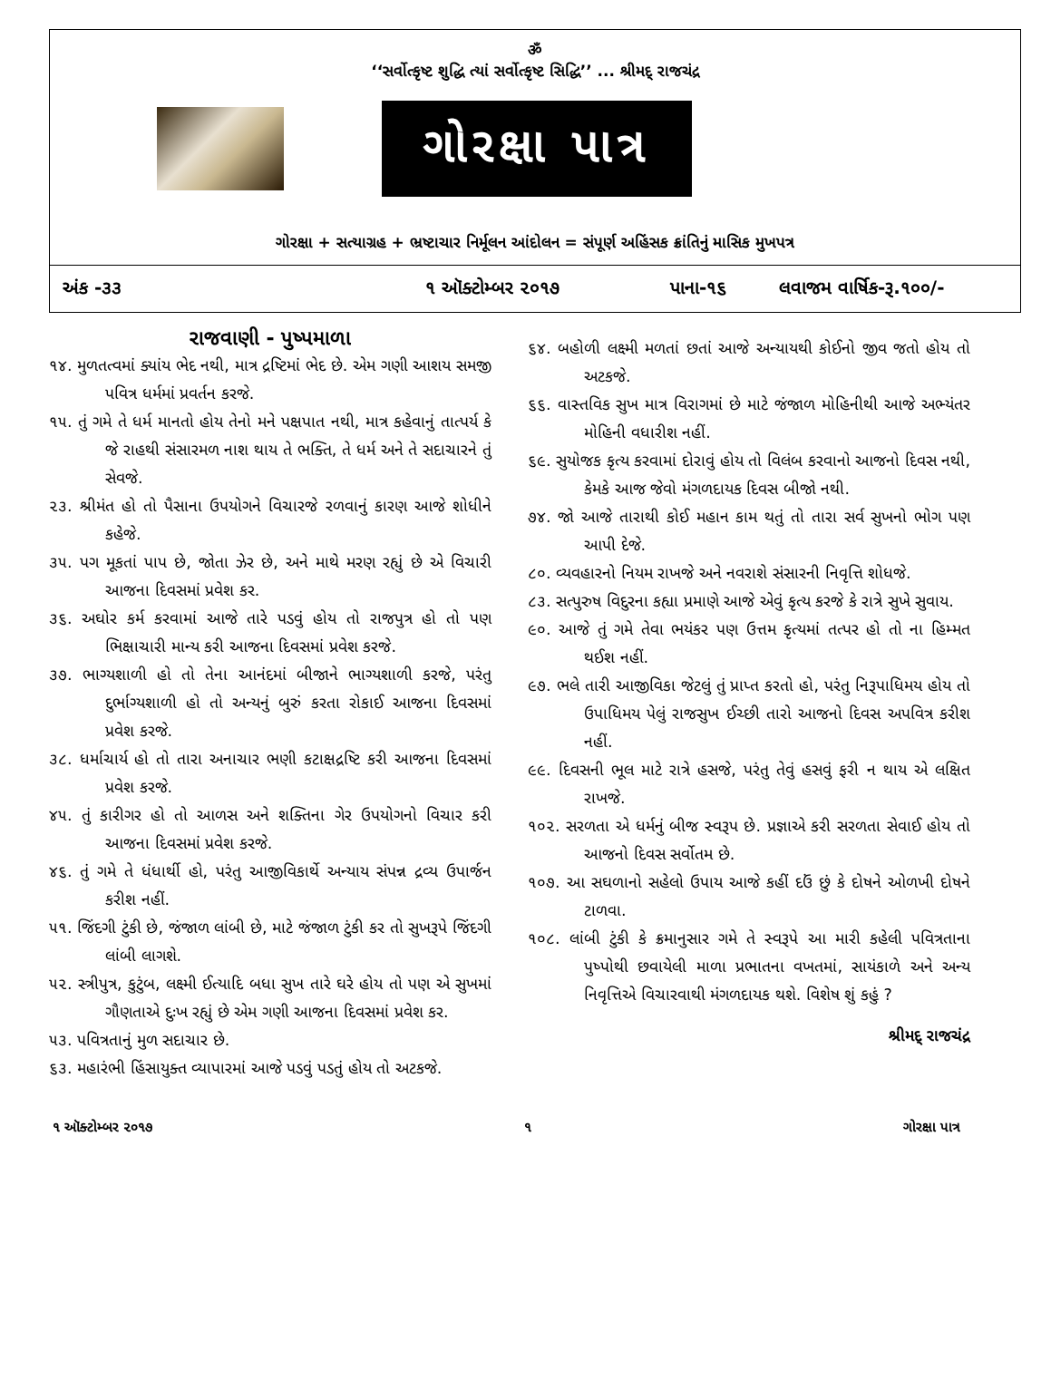ॐ
‘‘સર્વોત્કૃષ્ટ શુદ્ધિ ત્યાં સર્વોત્કૃષ્ટ સિદ્ધિ’’ ... શ્રીમદ્ રાજચંદ્ર
ગોરક્ષા પાત્ર
ગોરક્ષા + સત્યાગ્રહ + ભ્રષ્ટાચાર નિર્મૂલન આંદોલન = સંપૂર્ણ અહિંસક ક્રાંતિનું માસિક મુખપત્ર
અંક -૩૩ ૧ ઑક્ટોમ્બર ૨૦૧૭ પાના-૧૬ લવાજમ વાર્ષિક-રૂ.૧૦૦/-
રાજવાણી - પુષ્પમાળા
૧૪. મુળતત્વમાં ક્યાંય ભેદ નથી, માત્ર દ્રષ્ટિમાં ભેદ છે. એમ ગણી આશય સમજી પવિત્ર ધર્મમાં પ્રવર્તન કરજે.
૧૫. તું ગમે તે ધર્મ માનતો હોય તેનો મને પક્ષપાત નથી, માત્ર કહેવાનું તાત્પર્ય કે જે રાહથી સંસારમળ નાશ થાય તે ભક્તિ, તે ધર્મ અને તે સદાચારને તું સેવજે.
૨૩. શ્રીમંત હો તો પૈસાના ઉપયોગને વિચારજે રળવાનું કારણ આજે શોધીને કહેજે.
૩૫. પગ મૂકતાં પાપ છે, જોતા ઝેર છે, અને માથે મરણ રહ્યું છે એ વિચારી આજના દિવસમાં પ્રવેશ કર.
૩૬. અઘોર કર્મ કરવામાં આજે તારે પડવું હોય તો રાજપુત્ર હો તો પણ ભિક્ષાચારી માન્ય કરી આજના દિવસમાં પ્રવેશ કરજે.
૩૭. ભાગ્યશાળી હો તો તેના આનંદમાં બીજાને ભાગ્યશાળી કરજે, પરંતુ દુર્ભાગ્યશાળી હો તો અન્યનું બુરું કરતા રોકાઈ આજના દિવસમાં પ્રવેશ કરજે.
૩૮. ધર્માચાર્ય હો તો તારા અનાચાર ભણી કટાક્ષદ્રષ્ટિ કરી આજના દિવસમાં પ્રવેશ કરજે.
૪૫. તું કારીગર હો તો આળસ અને શક્તિના ગેર ઉપયોગનો વિચાર કરી આજના દિવસમાં પ્રવેશ કરજે.
૪૬. તું ગમે તે ધંધાર્થી હો, પરંતુ આજીવિકાર્થે અન્યાય સંપન્ન દ્રવ્ય ઉપાર્જન કરીશ નહીં.
૫૧. જિંદગી ટુંકી છે, જંજાળ લાંબી છે, માટે જંજાળ ટુંકી કર તો સુખરૂપે જિંદગી લાંબી લાગશે.
૫૨. સ્ત્રીપુત્ર, કુટુંબ, લક્ષ્મી ઈત્યાદિ બધા સુખ તારે ઘરે હોય તો પણ એ સુખમાં ગૌણતાએ દુઃખ રહ્યું છે એમ ગણી આજના દિવસમાં પ્રવેશ કર.
૫૩. પવિત્રતાનું મુળ સદાચાર છે.
૬૩. મહારંભી હિંસાયુક્ત વ્યાપારમાં આજે પડવું પડતું હોય તો અટકજે.
૬૪. બહોળી લક્ષ્મી મળતાં છતાં આજે અન્યાયથી કોઈનો જીવ જતો હોય તો અટકજે.
૬૬. વાસ્તવિક સુખ માત્ર વિરાગમાં છે માટે જંજાળ મોહિનીથી આજે અભ્યંતર મોહિની વધારીશ નહીં.
૬૯. સુયોજક કૃત્ય કરવામાં દોરાવું હોય તો વિલંબ કરવાનો આજનો દિવસ નથી, કેમકે આજ જેવો મંગળદાયક દિવસ બીજો નથી.
૭૪. જો આજે તારાથી કોઈ મહાન કામ થતું તો તારા સર્વ સુખનો ભોગ પણ આપી દેજે.
૮૦. વ્યવહારનો નિયમ રાખજે અને નવરાશે સંસારની નિવૃત્તિ શોધજે.
૮૩. સત્પુરુષ વિદુરના કહ્યા પ્રમાણે આજે એવું કૃત્ય કરજે કે રાત્રે સુખે સુવાય.
૯૦. આજે તું ગમે તેવા ભયંકર પણ ઉત્તમ કૃત્યમાં તત્પર હો તો ના હિમ્મત થઈશ નહીં.
૯૭. ભલે તારી આજીવિકા જેટલું તું પ્રાપ્ત કરતો હો, પરંતુ નિરૂપાધિમય હોય તો ઉપાધિમય પેલું રાજસુખ ઈચ્છી તારો આજનો દિવસ અપવિત્ર કરીશ નહીં.
૯૯. દિવસની ભૂલ માટે રાત્રે હસજે, પરંતુ તેવું હસવું ફરી ન થાય એ લક્ષિત રાખજે.
૧૦૨. સરળતા એ ધર્મનું બીજ સ્વરૂપ છે. પ્રજ્ઞાએ કરી સરળતા સેવાઈ હોય તો આજનો દિવસ સર્વોતમ છે.
૧૦૭. આ સઘળાનો સહેલો ઉપાય આજે કહીં દઉં છું કે દોષને ઓળખી દોષને ટાળવા.
૧૦૮. લાંબી ટુંકી કે ક્રમાનુસાર ગમે તે સ્વરૂપે આ મારી કહેલી પવિત્રતાના પુષ્પોથી છવાયેલી માળા પ્રભાતના વખતમાં, સાયંકાળે અને અન્ય નિવૃત્તિએ વિચારવાથી મંગળદાયક થશે. વિશેષ શું કહું ?
શ્રીમદ્ રાજચંદ્ર
૧ ઑક્ટોમ્બર ૨૦૧૭ ૧ ગોરક્ષા પાત્ર